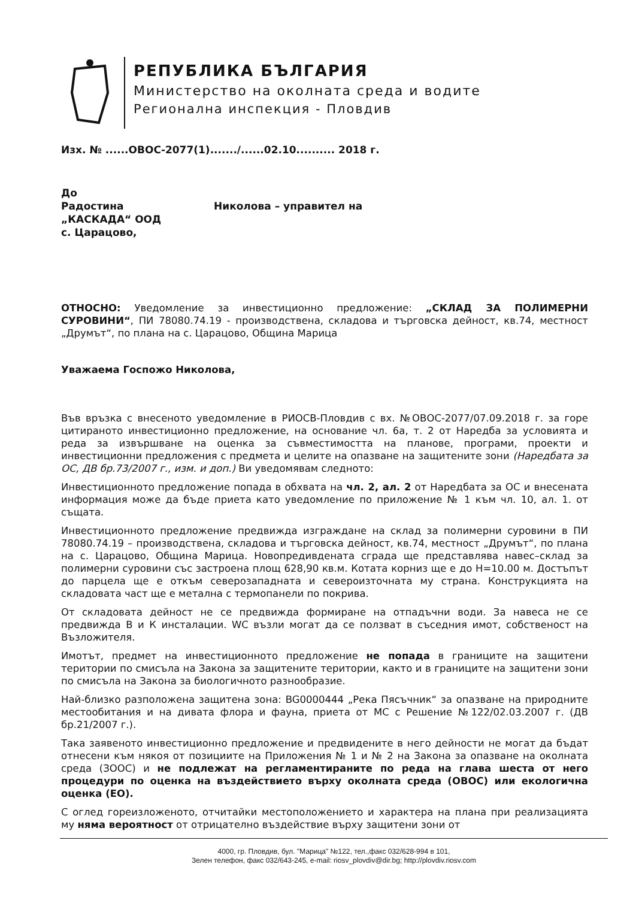РЕПУБЛИКА БЪЛГАРИЯ
Министерство на околната среда и водите
Регионална инспекция - Пловдив
Изх. № ......ОВОС-2077(1)......./......02.10.......... 2018 г.
До
Радостина Николова – управител на
„КАСКАДА“ ООД
с. Царацово,
ОТНОСНО: Уведомление за инвестиционно предложение: „СКЛАД ЗА ПОЛИМЕРНИ СУРОВИНИ“, ПИ 78080.74.19 - производствена, складова и търговска дейност, кв.74, местност „Друмът“, по плана на с. Царацово, Община Марица
Уважаема Госпожо Николова,
Във връзка с внесеното уведомление в РИОСВ-Пловдив с вх. №ОВОС-2077/07.09.2018 г. за горе цитираното инвестиционно предложение, на основание чл. 6а, т. 2 от Наредба за условията и реда за извършване на оценка за съвместимостта на планове, програми, проекти и инвестиционни предложения с предмета и целите на опазване на защитените зони (Наредбата за ОС, ДВ бр.73/2007 г., изм. и доп.) Ви уведомявам следното:
Инвестиционното предложение попада в обхвата на чл. 2, ал. 2 от Наредбата за ОС и внесената информация може да бъде приета като уведомление по приложение № 1 към чл. 10, ал. 1. от същата.
Инвестиционното предложение предвижда изграждане на склад за полимерни суровини в ПИ 78080.74.19 – производствена, складова и търговска дейност, кв.74, местност „Друмът“, по плана на с. Царацово, Община Марица. Новопредивдената сграда ще представлява навес–склад за полимерни суровини със застроена площ 628,90 кв.м. Котата корниз ще е до Н=10.00 м. Достъпът до парцела ще е откъм северозападната и североизточната му страна. Конструкцията на складовата част ще е метална с термопанели по покрива.
От складовата дейност не се предвижда формиране на отпадъчни води. За навеса не се предвижда В и К инсталации. WC възли могат да се ползват в съседния имот, собственост на Възложителя.
Имотът, предмет на инвестиционното предложение не попада в границите на защитени територии по смисъла на Закона за защитените територии, както и в границите на защитени зони по смисъла на Закона за биологичното разнообразие.
Най-близко разположена защитена зона: BG0000444 „Река Пясъчник“ за опазване на природните местообитания и на дивата флора и фауна, приета от МС с Решение №122/02.03.2007 г. (ДВ бр.21/2007 г.).
Така заявеното инвестиционно предложение и предвидените в него дейности не могат да бъдат отнесени към някоя от позициите на Приложения № 1 и № 2 на Закона за опазване на околната среда (ЗООС) и не подлежат на регламентираните по реда на глава шеста от него процедури по оценка на въздействието върху околната среда (ОВОС) или екологична оценка (ЕО).
С оглед гореизложеното, отчитайки местоположението и характера на плана при реализацията му няма вероятност от отрицателно въздействие върху защитени зони от
4000, гр. Пловдив, бул. "Марица" №122, тел.,факс 032/628-994 в 101,
Зелен телефон, факс 032/643-245, e-mail: riosv_plovdiv@dir.bg; http://plovdiv.riosv.com